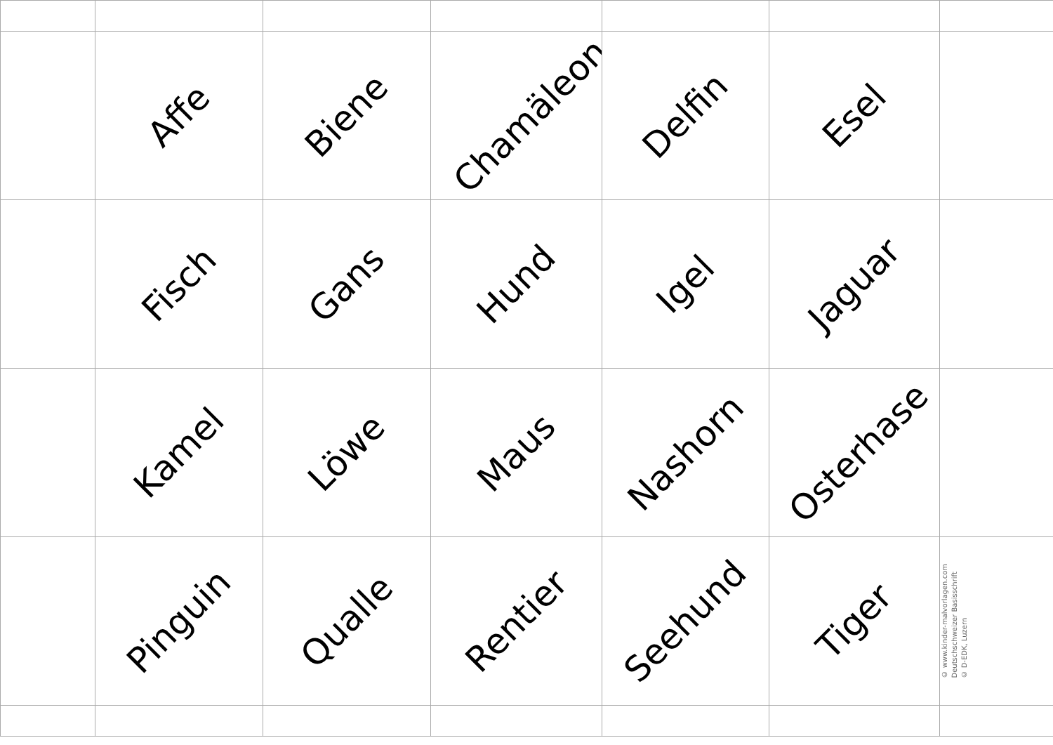| | Affe | Biene | Chamäleon | Delfin | Esel | |
| | Fisch | Gans | Hund | Igel | Jaguar | |
| | Kamel | Löwe | Maus | Nashorn | Osterhase | |
| | Pinguin | Qualle | Rentier | Seehund | Tiger | © www.kinder-malvorlagen.com Deutschschweizer Basisschrift © D-EDK, Luzern |